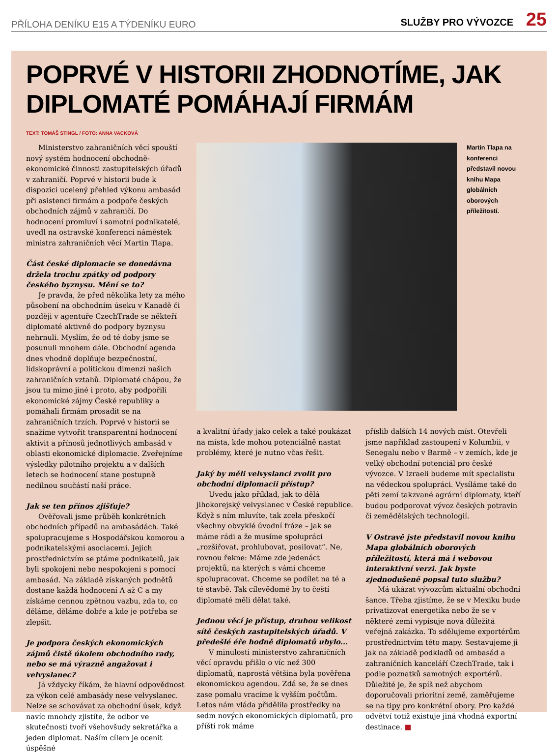PŘÍLOHA DENÍKU E15 A TÝDENÍKU EURO SLUŽBY PRO VÝVOZCE 25
POPRVÉ V HISTORII ZHODNOTÍME, JAK DIPLOMATÉ POMÁHAJÍ FIRMÁM
TEXT: TOMÁŠ STINGL / FOTO: ANNA VACKOVÁ
Ministerstvo zahraničních věcí spouští nový systém hodnocení obchodně-ekonomické činnosti zastupitelských úřadů v zahraničí. Poprvé v historii bude k dispozici ucelený přehled výkonu ambasád při asistenci firmám a podpoře českých obchodních zájmů v zahraničí. Do hodnocení promluví i samotní podnikatelé, uvedl na ostravské konferenci náměstek ministra zahraničních věcí Martin Tlapa.
Část české diplomacie se donedávna držela trochu zpátky od podpory českého byznysu. Mění se to?
Je pravda, že před několika lety za mého působení na obchodním úseku v Kanadě či později v agentuře CzechTrade se někteří diplomaté aktivně do podpory byznysu nehrnuli. Myslím, že od té doby jsme se posunuli mnohem dále. Obchodní agenda dnes vhodně doplňuje bezpečnostní, lidskoprávní a politickou dimenzi našich zahraničních vztahů. Diplomaté chápou, že jsou tu mimo jiné i proto, aby podpořili ekonomické zájmy České republiky a pomáhali firmám prosadit se na zahraničních trzích. Poprvé v historii se snažíme vytvořit transparentní hodnocení aktivit a přínosů jednotlivých ambasád v oblasti ekonomické diplomacie. Zveřejníme výsledky pilotního projektu a v dalších letech se hodnocení stane postupně nedílnou součástí naší práce.
Jak se ten přínos zjišťuje?
Ověřovali jsme průběh konkrétních obchodních případů na ambasádách. Také spolupracujeme s Hospodářskou komorou a podnikatelskými asociacemi. Jejich prostřednictvím se ptáme podnikatelů, jak byli spokojeni nebo nespokojeni s pomocí ambasád. Na základě získaných podnětů dostane každá hodnocení A až C a my získáme cennou zpětnou vazbu, zda to, co děláme, děláme dobře a kde je potřeba se zlepšit.
Je podpora českých ekonomických zájmů čistě úkolem obchodního rady, nebo se má výrazně angažovat i velvyslanec?
Já vždycky říkám, že hlavní odpovědnost za výkon celé ambasády nese velvyslanec. Nelze se schovávat za obchodní úsek, když navíc mnohdy zjistíte, že odbor ve skutečnosti tvoří všehovšudy sekretářka a jeden diplomat. Naším cílem je ocenit úspěšné
Martin Tlapa na konferenci představil novou knihu Mapa globálních oborových příležitostí.
a kvalitní úřady jako celek a také poukázat na místa, kde mohou potenciálně nastat problémy, které je nutno včas řešit.
Jaký by měli velvyslanci zvolit pro obchodní diplomacii přístup?
Uvedu jako příklad, jak to dělá jihokorejský velvyslanec v České republice. Když s ním mluvíte, tak zcela přeskočí všechny obvyklé úvodní fráze – jak se máme rádi a že musíme spolupráci „rozšiřovat, prohlubovat, posilovat“. Ne, rovnou řekne: Máme zde jedenáct projektů, na kterých s vámi chceme spolupracovat. Chceme se podílet na té a té stavbě. Tak cílevědomě by to čeští diplomaté měli dělat také.
Jednou věcí je přístup, druhou velikost sítě českých zastupitelských úřadů. V předešlé éře hodně diplomatů ubylo...
V minulosti ministerstvo zahraničních věcí opravdu přišlo o víc než 300 diplomatů, naprostá většina byla pověřena ekonomickou agendou. Zdá se, že se dnes zase pomalu vracíme k vyšším počtům. Letos nám vláda přidělila prostředky na sedm nových ekonomických diplomatů, pro příští rok máme
příslib dalších 14 nových míst. Otevřeli jsme například zastoupení v Kolumbii, v Senegalu nebo v Barmě – v zemích, kde je velký obchodní potenciál pro české vývozce. V Izraeli budeme mít specialistu na vědeckou spolupráci. Vysíláme také do pěti zemí takzvané agrární diplomaty, kteří budou podporovat vývoz českých potravin či zemědělských technologií.
V Ostravě jste představil novou knihu Mapa globálních oborových příležitostí, která má i webovou interaktivní verzi. Jak byste zjednodušeně popsal tuto službu?
Má ukázat vývozcům aktuální obchodní šance. Třeba zjistíme, že se v Mexiku bude privatizovat energetika nebo že se v některé zemi vypisuje nová důležitá veřejná zakázka. To sdělujeme exportérům prostřednictvím této mapy. Sestavujeme ji jak na základě podkladů od ambasád a zahraničních kanceláří CzechTrade, tak i podle poznatků samotných exportérů. Důležité je, že spíš než abychom doporučovali prioritní země, zaměřujeme se na tipy pro konkrétní obory. Pro každé odvětví totiž existuje jiná vhodná exportní destinace. ■